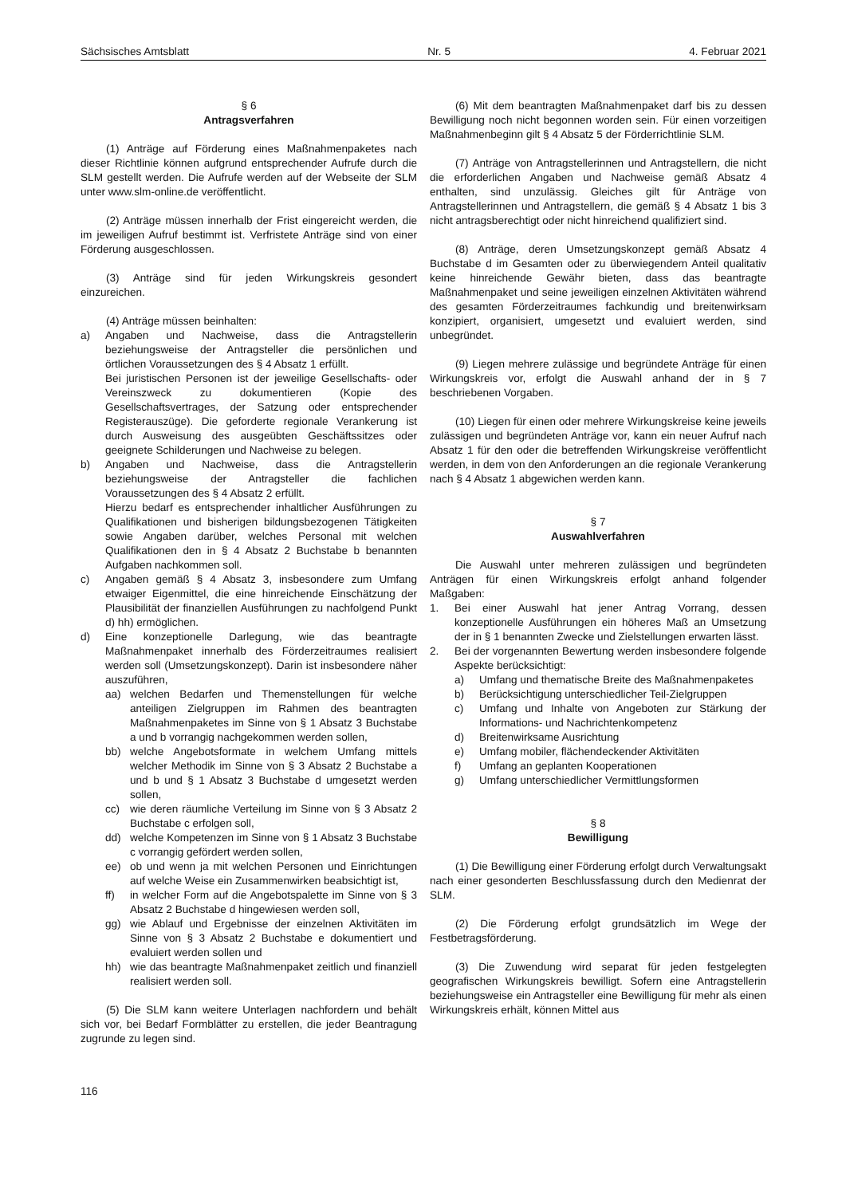Sächsisches Amtsblatt Nr. 5 4. Februar 2021
§ 6
Antragsverfahren
(1) Anträge auf Förderung eines Maßnahmenpaketes nach dieser Richtlinie können aufgrund entsprechender Aufrufe durch die SLM gestellt werden. Die Aufrufe werden auf der Webseite der SLM unter www.slm-online.de veröffentlicht.
(2) Anträge müssen innerhalb der Frist eingereicht werden, die im jeweiligen Aufruf bestimmt ist. Verfristete Anträge sind von einer Förderung ausgeschlossen.
(3) Anträge sind für jeden Wirkungskreis gesondert einzureichen.
(4) Anträge müssen beinhalten:
a) Angaben und Nachweise, dass die Antragstellerin beziehungsweise der Antragsteller die persönlichen und örtlichen Voraussetzungen des § 4 Absatz 1 erfüllt.
Bei juristischen Personen ist der jeweilige Gesellschafts- oder Vereinszweck zu dokumentieren (Kopie des Gesellschaftsvertrages, der Satzung oder entsprechender Registerauszüge). Die geforderte regionale Verankerung ist durch Ausweisung des ausgeübten Geschäftssitzes oder geeignete Schilderungen und Nachweise zu belegen.
b) Angaben und Nachweise, dass die Antragstellerin beziehungsweise der Antragsteller die fachlichen Voraussetzungen des § 4 Absatz 2 erfüllt.
Hierzu bedarf es entsprechender inhaltlicher Ausführungen zu Qualifikationen und bisherigen bildungsbezogenen Tätigkeiten sowie Angaben darüber, welches Personal mit welchen Qualifikationen den in § 4 Absatz 2 Buchstabe b benannten Aufgaben nachkommen soll.
c) Angaben gemäß § 4 Absatz 3, insbesondere zum Umfang etwaiger Eigenmittel, die eine hinreichende Einschätzung der Plausibilität der finanziellen Ausführungen zu nachfolgend Punkt d) hh) ermöglichen.
d) Eine konzeptionelle Darlegung, wie das beantragte Maßnahmenpaket innerhalb des Förderzeitraumes realisiert werden soll (Umsetzungskonzept). Darin ist insbesondere näher auszuführen,
aa) welchen Bedarfen und Themenstellungen für welche anteiligen Zielgruppen im Rahmen des beantragten Maßnahmenpaketes im Sinne von § 1 Absatz 3 Buchstabe a und b vorrangig nachgekommen werden sollen,
bb) welche Angebotsformate in welchem Umfang mittels welcher Methodik im Sinne von § 3 Absatz 2 Buchstabe a und b und § 1 Absatz 3 Buchstabe d umgesetzt werden sollen,
cc) wie deren räumliche Verteilung im Sinne von § 3 Absatz 2 Buchstabe c erfolgen soll,
dd) welche Kompetenzen im Sinne von § 1 Absatz 3 Buchstabe c vorrangig gefördert werden sollen,
ee) ob und wenn ja mit welchen Personen und Einrichtungen auf welche Weise ein Zusammenwirken beabsichtigt ist,
ff) in welcher Form auf die Angebotspalette im Sinne von § 3 Absatz 2 Buchstabe d hingewiesen werden soll,
gg) wie Ablauf und Ergebnisse der einzelnen Aktivitäten im Sinne von § 3 Absatz 2 Buchstabe e dokumentiert und evaluiert werden sollen und
hh) wie das beantragte Maßnahmenpaket zeitlich und finanziell realisiert werden soll.
(5) Die SLM kann weitere Unterlagen nachfordern und behält sich vor, bei Bedarf Formblätter zu erstellen, die jeder Beantragung zugrunde zu legen sind.
(6) Mit dem beantragten Maßnahmenpaket darf bis zu dessen Bewilligung noch nicht begonnen worden sein. Für einen vorzeitigen Maßnahmenbeginn gilt § 4 Absatz 5 der Förderrichtlinie SLM.
(7) Anträge von Antragstellerinnen und Antragstellern, die nicht die erforderlichen Angaben und Nachweise gemäß Absatz 4 enthalten, sind unzulässig. Gleiches gilt für Anträge von Antragstellerinnen und Antragstellern, die gemäß § 4 Absatz 1 bis 3 nicht antragsberechtigt oder nicht hinreichend qualifiziert sind.
(8) Anträge, deren Umsetzungskonzept gemäß Absatz 4 Buchstabe d im Gesamten oder zu überwiegendem Anteil qualitativ keine hinreichende Gewähr bieten, dass das beantragte Maßnahmenpaket und seine jeweiligen einzelnen Aktivitäten während des gesamten Förderzeitraumes fachkundig und breitenwirksam konzipiert, organisiert, umgesetzt und evaluiert werden, sind unbegründet.
(9) Liegen mehrere zulässige und begründete Anträge für einen Wirkungskreis vor, erfolgt die Auswahl anhand der in § 7 beschriebenen Vorgaben.
(10) Liegen für einen oder mehrere Wirkungskreise keine jeweils zulässigen und begründeten Anträge vor, kann ein neuer Aufruf nach Absatz 1 für den oder die betreffenden Wirkungskreise veröffentlicht werden, in dem von den Anforderungen an die regionale Verankerung nach § 4 Absatz 1 abgewichen werden kann.
§ 7
Auswahlverfahren
Die Auswahl unter mehreren zulässigen und begründeten Anträgen für einen Wirkungskreis erfolgt anhand folgender Maßgaben:
1. Bei einer Auswahl hat jener Antrag Vorrang, dessen konzeptionelle Ausführungen ein höheres Maß an Umsetzung der in § 1 benannten Zwecke und Zielstellungen erwarten lässt.
2. Bei der vorgenannten Bewertung werden insbesondere folgende Aspekte berücksichtigt:
a) Umfang und thematische Breite des Maßnahmenpaketes
b) Berücksichtigung unterschiedlicher Teil-Zielgruppen
c) Umfang und Inhalte von Angeboten zur Stärkung der Informations- und Nachrichtenkompetenz
d) Breitenwirksame Ausrichtung
e) Umfang mobiler, flächendeckender Aktivitäten
f) Umfang an geplanten Kooperationen
g) Umfang unterschiedlicher Vermittlungsformen
§ 8
Bewilligung
(1) Die Bewilligung einer Förderung erfolgt durch Verwaltungsakt nach einer gesonderten Beschlussfassung durch den Medienrat der SLM.
(2) Die Förderung erfolgt grundsätzlich im Wege der Festbetragsförderung.
(3) Die Zuwendung wird separat für jeden festgelegten geografischen Wirkungskreis bewilligt. Sofern eine Antragstellerin beziehungsweise ein Antragsteller eine Bewilligung für mehr als einen Wirkungskreis erhält, können Mittel aus
116